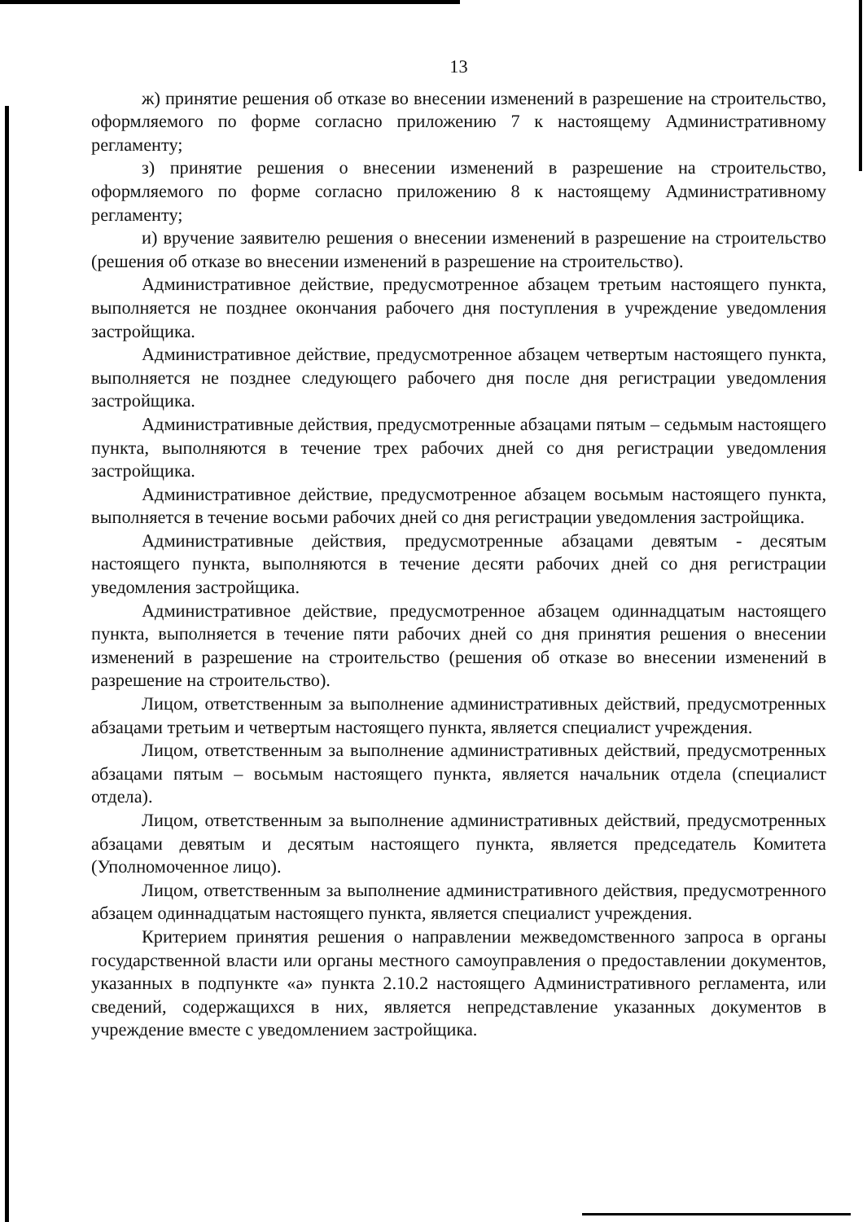13
ж) принятие решения об отказе во внесении изменений в разрешение на строительство, оформляемого по форме согласно приложению 7 к настоящему Административному регламенту;
з) принятие решения о внесении изменений в разрешение на строительство, оформляемого по форме согласно приложению 8 к настоящему Административному регламенту;
и) вручение заявителю решения о внесении изменений в разрешение на строительство (решения об отказе во внесении изменений в разрешение на строительство).
Административное действие, предусмотренное абзацем третьим настоящего пункта, выполняется не позднее окончания рабочего дня поступления в учреждение уведомления застройщика.
Административное действие, предусмотренное абзацем четвертым настоящего пункта, выполняется не позднее следующего рабочего дня после дня регистрации уведомления застройщика.
Административные действия, предусмотренные абзацами пятым – седьмым настоящего пункта, выполняются в течение трех рабочих дней со дня регистрации уведомления застройщика.
Административное действие, предусмотренное абзацем восьмым настоящего пункта, выполняется в течение восьми рабочих дней со дня регистрации уведомления застройщика.
Административные действия, предусмотренные абзацами девятым - десятым настоящего пункта, выполняются в течение десяти рабочих дней со дня регистрации уведомления застройщика.
Административное действие, предусмотренное абзацем одиннадцатым настоящего пункта, выполняется в течение пяти рабочих дней со дня принятия решения о внесении изменений в разрешение на строительство (решения об отказе во внесении изменений в разрешение на строительство).
Лицом, ответственным за выполнение административных действий, предусмотренных абзацами третьим и четвертым настоящего пункта, является специалист учреждения.
Лицом, ответственным за выполнение административных действий, предусмотренных абзацами пятым – восьмым настоящего пункта, является начальник отдела (специалист отдела).
Лицом, ответственным за выполнение административных действий, предусмотренных абзацами девятым и десятым настоящего пункта, является председатель Комитета (Уполномоченное лицо).
Лицом, ответственным за выполнение административного действия, предусмотренного абзацем одиннадцатым настоящего пункта, является специалист учреждения.
Критерием принятия решения о направлении межведомственного запроса в органы государственной власти или органы местного самоуправления о предоставлении документов, указанных в подпункте «а» пункта 2.10.2 настоящего Административного регламента, или сведений, содержащихся в них, является непредставление указанных документов в учреждение вместе с уведомлением застройщика.